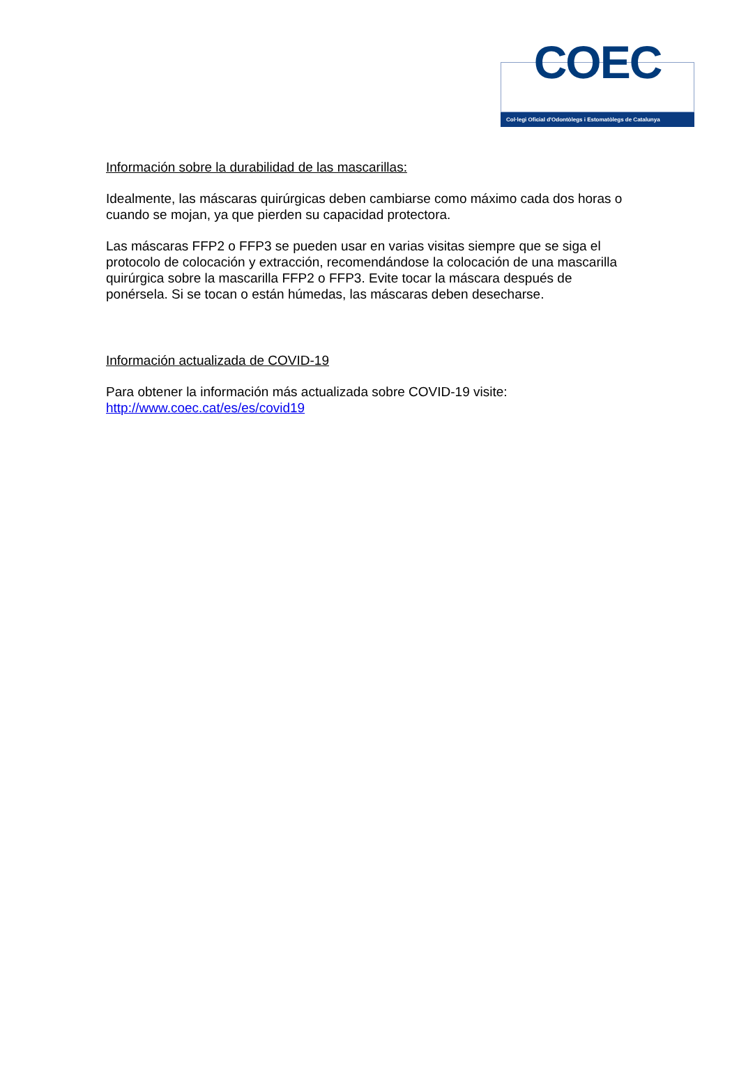COEC
Col·legi Oficial d'Odontòlegs i Estomatòlegs de Catalunya
Información sobre la durabilidad de las mascarillas:
Idealmente, las máscaras quirúrgicas deben cambiarse como máximo cada dos horas o cuando se mojan, ya que pierden su capacidad protectora.
Las máscaras FFP2 o FFP3 se pueden usar en varias visitas siempre que se siga el protocolo de colocación y extracción, recomendándose la colocación de una mascarilla quirúrgica sobre la mascarilla FFP2 o FFP3. Evite tocar la máscara después de ponérsela. Si se tocan o están húmedas, las máscaras deben desecharse.
Información actualizada de COVID-19
Para obtener la información más actualizada sobre COVID-19 visite:
http://www.coec.cat/es/es/covid19